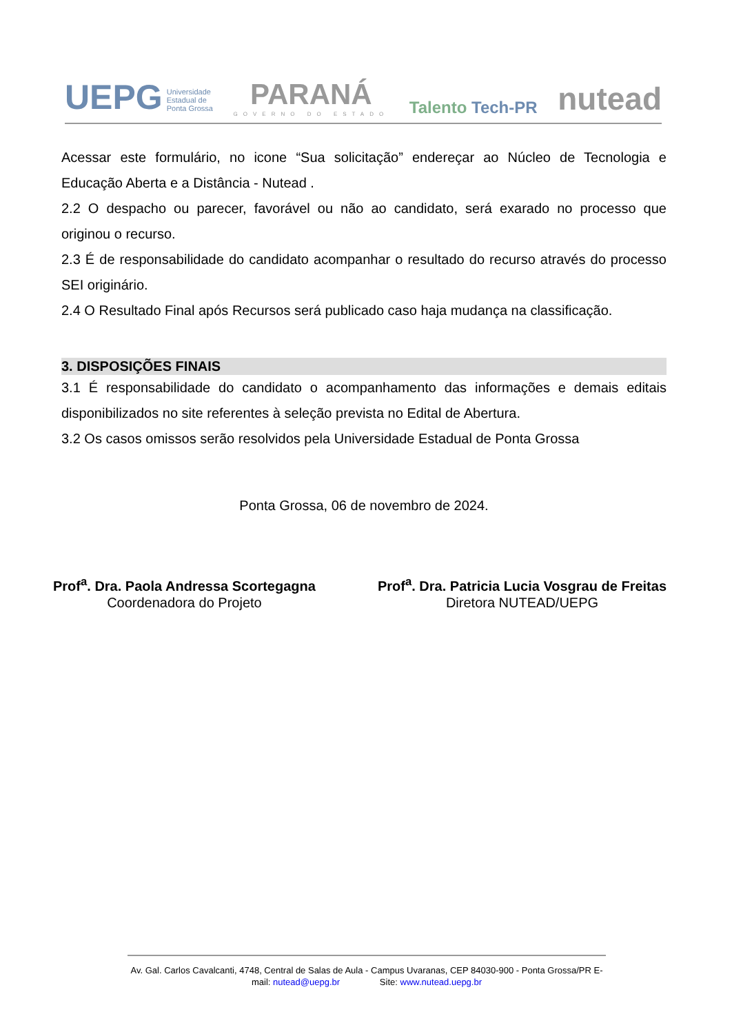UEPG Universidade
Estadual de
Ponta Grossa
PARANÁ
GOVERNO DO ESTADO
Talento Tech-PR
nutead
Acessar este formulário, no icone “Sua solicitação” endereçar ao Núcleo de Tecnologia e Educação Aberta e a Distância - Nutead .
2.2 O despacho ou parecer, favorável ou não ao candidato, será exarado no processo que originou o recurso.
2.3 É de responsabilidade do candidato acompanhar o resultado do recurso através do processo SEI originário.
2.4 O Resultado Final após Recursos será publicado caso haja mudança na classificação.
3. DISPOSIÇÕES FINAIS
3.1 É responsabilidade do candidato o acompanhamento das informações e demais editais disponibilizados no site referentes à seleção prevista no Edital de Abertura.
3.2 Os casos omissos serão resolvidos pela Universidade Estadual de Ponta Grossa
Ponta Grossa, 06 de novembro de 2024.
Prof<sup>a</sup>. Dra. Paola Andressa Scortegagna
Coordenadora do Projeto
Prof<sup>a</sup>. Dra. Patricia Lucia Vosgrau de Freitas
Diretora NUTEAD/UEPG
Av. Gal. Carlos Cavalcanti, 4748, Central de Salas de Aula - Campus Uvaranas, CEP 84030-900 - Ponta Grossa/PR E-mail: nutead@uepg.br Site: www.nutead.uepg.br